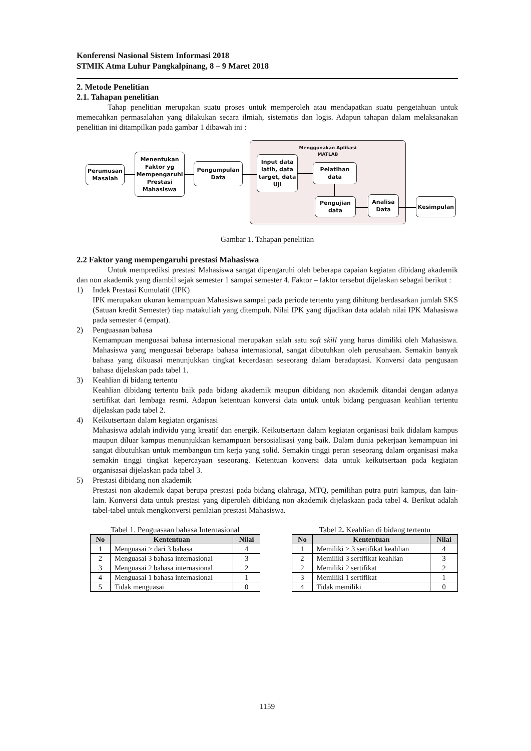Konferensi Nasional Sistem Informasi 2018
STMIK Atma Luhur Pangkalpinang, 8 – 9 Maret 2018
2. Metode Penelitian
2.1. Tahapan penelitian
Tahap penelitian merupakan suatu proses untuk memperoleh atau mendapatkan suatu pengetahuan untuk memecahkan permasalahan yang dilakukan secara ilmiah, sistematis dan logis. Adapun tahapan dalam melaksanakan penelitian ini ditampilkan pada gambar 1 dibawah ini :
Menggunakan Aplikasi
MATLAB
Perumusan Masalah
Menentukan Faktor yg Mempengaruhi Prestasi Mahasiswa
Pengumpulan Data
Input data latih, data target, data Uji
Pelatihan data
Pengujian data
Analisa Data
Kesimpulan
Gambar 1. Tahapan penelitian
2.2 Faktor yang mempengaruhi prestasi Mahasiswa
Untuk memprediksi prestasi Mahasiswa sangat dipengaruhi oleh beberapa capaian kegiatan dibidang akademik dan non akademik yang diambil sejak semester 1 sampai semester 4. Faktor – faktor tersebut dijelaskan sebagai berikut :
1) Indek Prestasi Kumulatif (IPK)
IPK merupakan ukuran kemampuan Mahasiswa sampai pada periode tertentu yang dihitung berdasarkan jumlah SKS (Satuan kredit Semester) tiap matakuliah yang ditempuh. Nilai IPK yang dijadikan data adalah nilai IPK Mahasiswa pada semester 4 (empat).
2) Penguasaan bahasa
Kemampuan menguasai bahasa internasional merupakan salah satu soft skill yang harus dimiliki oleh Mahasiswa. Mahasiswa yang menguasai beberapa bahasa internasional, sangat dibutuhkan oleh perusahaan. Semakin banyak bahasa yang dikuasai menunjukkan tingkat kecerdasan seseorang dalam beradaptasi. Konversi data pengusaan bahasa dijelaskan pada tabel 1.
3) Keahlian di bidang tertentu
Keahlian dibidang tertentu baik pada bidang akademik maupun dibidang non akademik ditandai dengan adanya sertifikat dari lembaga resmi. Adapun ketentuan konversi data untuk untuk bidang penguasan keahlian tertentu dijelaskan pada tabel 2.
4) Keikutsertaan dalam kegiatan organisasi
Mahasiswa adalah individu yang kreatif dan energik. Keikutsertaan dalam kegiatan organisasi baik didalam kampus maupun diluar kampus menunjukkan kemampuan bersosialisasi yang baik. Dalam dunia pekerjaan kemampuan ini sangat dibutuhkan untuk membangun tim kerja yang solid. Semakin tinggi peran seseorang dalam organisasi maka semakin tinggi tingkat kepercayaan seseorang. Ketentuan konversi data untuk keikutsertaan pada kegiatan organisasai dijelaskan pada tabel 3.
5) Prestasi dibidang non akademik
Prestasi non akademik dapat berupa prestasi pada bidang olahraga, MTQ, pemilihan putra putri kampus, dan lain-lain. Konversi data untuk prestasi yang diperoleh dibidang non akademik dijelaskaan pada tabel 4. Berikut adalah tabel-tabel untuk mengkonversi penilaian prestasi Mahasiswa.
Tabel 1. Penguasaan bahasa Internasional
| No | Kententuan | Nilai |
| --- | --- | --- |
| 1 | Menguasai > dari 3 bahasa | 4 |
| 2 | Menguasai 3 bahasa internasional | 3 |
| 3 | Menguasai 2 bahasa internasional | 2 |
| 4 | Menguasai 1 bahasa internasional | 1 |
| 5 | Tidak menguasai | 0 |
Tabel 2. Keahlian di bidang tertentu
| No | Kententuan | Nilai |
| --- | --- | --- |
| 1 | Memiliki > 3 sertifikat keahlian | 4 |
| 2 | Memiliki 3 sertifikat keahlian | 3 |
| 2 | Memiliki 2 sertifikat | 2 |
| 3 | Memiliki 1 sertifikat | 1 |
| 4 | Tidak memiliki | 0 |
1159